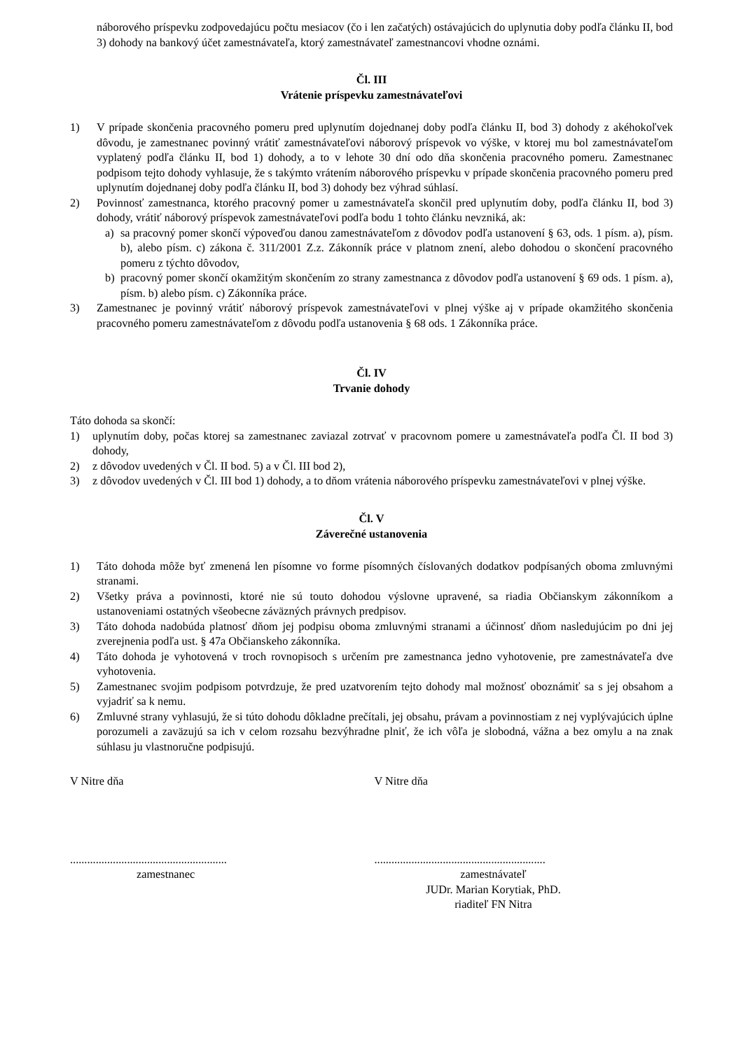náborového príspevku zodpovedajúcu počtu mesiacov (čo i len začatých) ostávajúcich do uplynutia doby podľa článku II, bod 3) dohody na bankový účet zamestnávateľa, ktorý zamestnávateľ zamestnancovi vhodne oznámi.
Čl. III
Vrátenie príspevku zamestnávateľovi
1) V prípade skončenia pracovného pomeru pred uplynutím dojednanej doby podľa článku II, bod 3) dohody z akéhokoľvek dôvodu, je zamestnanec povinný vrátiť zamestnávateľovi náborový príspevok vo výške, v ktorej mu bol zamestnávateľom vyplatený podľa článku II, bod 1) dohody, a to v lehote 30 dní odo dňa skončenia pracovného pomeru. Zamestnanec podpisom tejto dohody vyhlasuje, že s takýmto vrátením náborového príspevku v prípade skončenia pracovného pomeru pred uplynutím dojednanej doby podľa článku II, bod 3) dohody bez výhrad súhlasí.
2) Povinnosť zamestnanca, ktorého pracovný pomer u zamestnávateľa skončil pred uplynutím doby, podľa článku II, bod 3) dohody, vrátiť náborový príspevok zamestnávateľovi podľa bodu 1 tohto článku nevzniká, ak:
a) sa pracovný pomer skončí výpoveďou danou zamestnávateľom z dôvodov podľa ustanovení § 63, ods. 1 písm. a), písm. b), alebo písm. c) zákona č. 311/2001 Z.z. Zákonník práce v platnom znení, alebo dohodou o skončení pracovného pomeru z týchto dôvodov,
b) pracovný pomer skončí okamžitým skončením zo strany zamestnanca z dôvodov podľa ustanovení § 69 ods. 1 písm. a), písm. b) alebo písm. c) Zákonníka práce.
3) Zamestnanec je povinný vrátiť náborový príspevok zamestnávateľovi v plnej výške aj v prípade okamžitého skončenia pracovného pomeru zamestnávateľom z dôvodu podľa ustanovenia § 68 ods. 1 Zákonníka práce.
Čl. IV
Trvanie dohody
Táto dohoda sa skončí:
1) uplynutím doby, počas ktorej sa zamestnanec zaviazal zotrvať v pracovnom pomere u zamestnávateľa podľa Čl. II bod 3) dohody,
2) z dôvodov uvedených v Čl. II bod. 5) a v Čl. III bod 2),
3) z dôvodov uvedených v Čl. III bod 1) dohody, a to dňom vrátenia náborového príspevku zamestnávateľovi v plnej výške.
Čl. V
Záverečné ustanovenia
1) Táto dohoda môže byť zmenená len písomne vo forme písomných číslovaných dodatkov podpísaných oboma zmluvnými stranami.
2) Všetky práva a povinnosti, ktoré nie sú touto dohodou výslovne upravené, sa riadia Občianskym zákonníkom a ustanoveniami ostatných všeobecne záväzných právnych predpisov.
3) Táto dohoda nadobúda platnosť dňom jej podpisu oboma zmluvnými stranami a účinnosť dňom nasledujúcim po dni jej zverejnenia podľa ust. § 47a Občianskeho zákonníka.
4) Táto dohoda je vyhotovená v troch rovnopisoch s určením pre zamestnanca jedno vyhotovenie, pre zamestnávateľa dve vyhotovenia.
5) Zamestnanec svojim podpisom potvrdzuje, že pred uzatvorením tejto dohody mal možnosť oboznámiť sa s jej obsahom a vyjadriť sa k nemu.
6) Zmluvné strany vyhlasujú, že si túto dohodu dôkladne prečítali, jej obsahu, právam a povinnostiam z nej vyplývajúcich úplne porozumeli a zaväzujú sa ich v celom rozsahu bezvýhradne plniť, že ich vôľa je slobodná, vážna a bez omylu a na znak súhlasu ju vlastnoručne podpisujú.
V Nitre dňa V Nitre dňa
.......................................................
zamestnanec
............................................................
zamestnávateľ
JUDr. Marian Korytiak, PhD.
riaditeľ FN Nitra